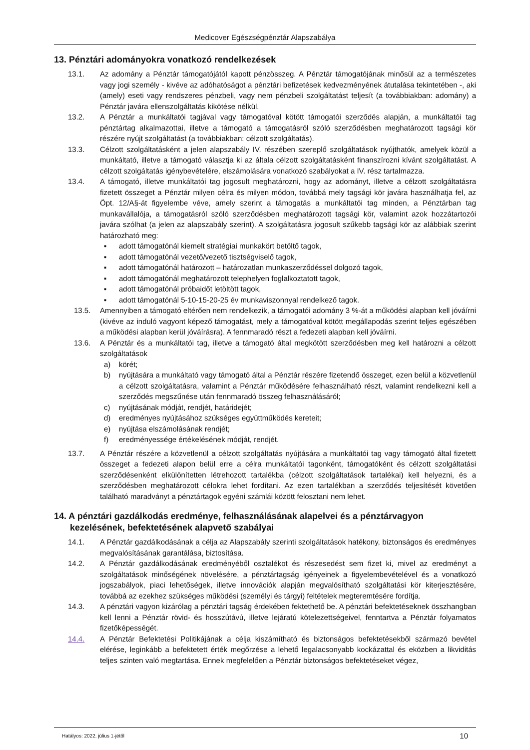Medicover Egészségpénztár Alapszabálya
13. Pénztári adományokra vonatkozó rendelkezések
13.1. Az adomány a Pénztár támogatójától kapott pénzösszeg. A Pénztár támogatójának minősül az a természetes vagy jogi személy - kivéve az adóhatóságot a pénztári befizetések kedvezményének átutalása tekintetében -, aki (amely) eseti vagy rendszeres pénzbeli, vagy nem pénzbeli szolgáltatást teljesít (a továbbiakban: adomány) a Pénztár javára ellenszolgáltatás kikötése nélkül.
13.2. A Pénztár a munkáltatói tagjával vagy támogatóval kötött támogatói szerződés alapján, a munkáltatói tag pénztártag alkalmazottai, illetve a támogató a támogatásról szóló szerződésben meghatározott tagsági kör részére nyújt szolgáltatást (a továbbiakban: célzott szolgáltatás).
13.3. Célzott szolgáltatásként a jelen alapszabály IV. részében szereplő szolgáltatások nyújthatók, amelyek közül a munkáltató, illetve a támogató választja ki az általa célzott szolgáltatásként finanszírozni kívánt szolgáltatást. A célzott szolgáltatás igénybevételére, elszámolására vonatkozó szabályokat a IV. rész tartalmazza.
13.4. A támogató, illetve munkáltatói tag jogosult meghatározni, hogy az adományt, illetve a célzott szolgáltatásra fizetett összeget a Pénztár milyen célra és milyen módon, továbbá mely tagsági kör javára használhatja fel, az Öpt. 12/A§-át figyelembe véve, amely szerint a támogatás a munkáltatói tag minden, a Pénztárban tag munkavállalója, a támogatásról szóló szerződésben meghatározott tagsági kör, valamint azok hozzátartozói javára szólhat (a jelen az alapszabály szerint). A szolgáltatásra jogosult szűkebb tagsági kör az alábbiak szerint határozható meg:
▪ adott támogatónál kiemelt stratégiai munkakört betöltő tagok,
▪ adott támogatónál vezető/vezető tisztségviselő tagok,
▪ adott támogatónál határozott – határozatlan munkaszerződéssel dolgozó tagok,
▪ adott támogatónál meghatározott telephelyen foglalkoztatott tagok,
▪ adott támogatónál próbaidőt letöltött tagok,
▪ adott támogatónál 5-10-15-20-25 év munkaviszonnyal rendelkező tagok.
13.5. Amennyiben a támogató eltérően nem rendelkezik, a támogatói adomány 3 %-át a működési alapban kell jóváírni (kivéve az induló vagyont képező támogatást, mely a támogatóval kötött megállapodás szerint teljes egészében a működési alapban kerül jóváírásra). A fennmaradó részt a fedezeti alapban kell jóváírni.
13.6. A Pénztár és a munkáltatói tag, illetve a támogató által megkötött szerződésben meg kell határozni a célzott szolgáltatások
a) körét;
b) nyújtására a munkáltató vagy támogató által a Pénztár részére fizetendő összeget, ezen belül a közvetlenül a célzott szolgáltatásra, valamint a Pénztár működésére felhasználható részt, valamint rendelkezni kell a szerződés megszűnése után fennmaradó összeg felhasználásáról;
c) nyújtásának módját, rendjét, határidejét;
d) eredményes nyújtásához szükséges együttműködés kereteit;
e) nyújtása elszámolásának rendjét;
f) eredményessége értékelésének módját, rendjét.
13.7. A Pénztár részére a közvetlenül a célzott szolgáltatás nyújtására a munkáltatói tag vagy támogató által fizetett összeget a fedezeti alapon belül erre a célra munkáltatói tagonként, támogatóként és célzott szolgáltatási szerződésenként elkülönítetten létrehozott tartalékba (célzott szolgáltatások tartalékai) kell helyezni, és a szerződésben meghatározott célokra lehet fordítani. Az ezen tartalékban a szerződés teljesítését követően található maradványt a pénztártagok egyéni számlái között felosztani nem lehet.
14. A pénztári gazdálkodás eredménye, felhasználásának alapelvei és a pénztárvagyon kezelésének, befektetésének alapvető szabályai
14.1. A Pénztár gazdálkodásának a célja az Alapszabály szerinti szolgáltatások hatékony, biztonságos és eredményes megvalósításának garantálása, biztosítása.
14.2. A Pénztár gazdálkodásának eredményéből osztalékot és részesedést sem fizet ki, mivel az eredményt a szolgáltatások minőségének növelésére, a pénztártagság igényeinek a figyelembevételével és a vonatkozó jogszabályok, piaci lehetőségek, illetve innovációk alapján megvalósítható szolgáltatási kör kiterjesztésére, továbbá az ezekhez szükséges működési (személyi és tárgyi) feltételek megteremtésére fordítja.
14.3. A pénztári vagyon kizárólag a pénztári tagság érdekében fektethető be. A pénztári befektetéseknek összhangban kell lenni a Pénztár rövid- és hosszútávú, illetve lejáratú kötelezettségeivel, fenntartva a Pénztár folyamatos fizetőképességét.
14.4. A Pénztár Befektetési Politikájának a célja kiszámítható és biztonságos befektetésekből származó bevétel elérése, leginkább a befektetett érték megőrzése a lehető legalacsonyabb kockázattal és eközben a likviditás teljes szinten való megtartása. Ennek megfelelően a Pénztár biztonságos befektetéseket végez,
Hatályos: 2022. július 1-jétől 10